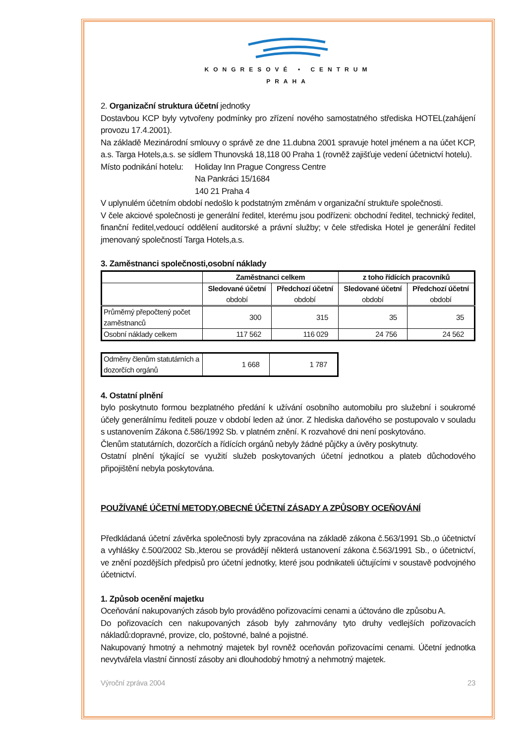KONGRESOVÉ • CENTRUM
PRAHA
2. Organizační struktura účetní jednotky
Dostavbou KCP byly vytvořeny podmínky pro zřízení nového samostatného střediska HOTEL(zahájení provozu 17.4.2001).
Na základě Mezinárodní smlouvy o správě ze dne 11.dubna 2001 spravuje hotel jménem a na účet KCP, a.s. Targa Hotels,a.s. se sídlem Thunovská 18,118 00 Praha 1 (rovněž zajišťuje vedení účetnictví hotelu).
Místo podnikání hotelu:
Holiday Inn Prague Congress Centre
Na Pankráci 15/1684
140 21 Praha 4
V uplynulém účetním období nedošlo k podstatným změnám v organizační struktuře společnosti.
V čele akciové společnosti je generální ředitel, kterému jsou podřízeni: obchodní ředitel, technický ředitel, finanční ředitel,vedoucí oddělení auditorské a právní služby; v čele střediska Hotel je generální ředitel jmenovaný společností Targa Hotels,a.s.
3. Zaměstnanci společnosti,osobní náklady
| | Zaměstnanci celkem | | z toho řídících pracovníků | |
| --- | --- | --- | --- | --- |
| | Sledované účetní období | Předchozí účetní období | Sledované účetní období | Předchozí účetní období |
| Průměrný přepočtený počet zaměstnanců | 300 | 315 | 35 | 35 |
| Osobní náklady celkem | 117 562 | 116 029 | 24 756 | 24 562 |
| Odměny členům statutárních a dozorčích orgánů | 1 668 | 1 787 |
4. Ostatní plnění
bylo poskytnuto formou bezplatného předání k užívání osobního automobilu pro služební i soukromé účely generálnímu řediteli pouze v období leden až únor. Z hlediska daňového se postupovalo v souladu s ustanovením Zákona č.586/1992 Sb. v platném znění. K rozvahové dni není poskytováno.
Členům statutárních, dozorčích a řídících orgánů nebyly žádné půjčky a úvěry poskytnuty.
Ostatní plnění týkající se využití služeb poskytovaných účetní jednotkou a plateb důchodového připojištění nebyla poskytována.
POUŽÍVANÉ ÚČETNÍ METODY,OBECNÉ ÚČETNÍ ZÁSADY A ZPŮSOBY OCEŇOVÁNÍ
Předkládaná účetní závěrka společnosti byly zpracována na základě zákona č.563/1991 Sb.,o účetnictví a vyhlášky č.500/2002 Sb.,kterou se provádějí některá ustanovení zákona č.563/1991 Sb., o účetnictví, ve znění pozdějších předpisů pro účetní jednotky, které jsou podnikateli účtujícími v soustavě podvojného účetnictví.
1. Způsob ocenění majetku
Oceňování nakupovaných zásob bylo prováděno pořizovacími cenami a účtováno dle způsobu A.
Do pořizovacích cen nakupovaných zásob byly zahrnovány tyto druhy vedlejších pořizovacích nákladů:dopravné, provize, clo, poštovné, balné a pojistné.
Nakupovaný hmotný a nehmotný majetek byl rovněž oceňován pořizovacími cenami. Účetní jednotka nevytvářela vlastní činností zásoby ani dlouhodobý hmotný a nehmotný majetek.
Výroční zpráva 2004 23